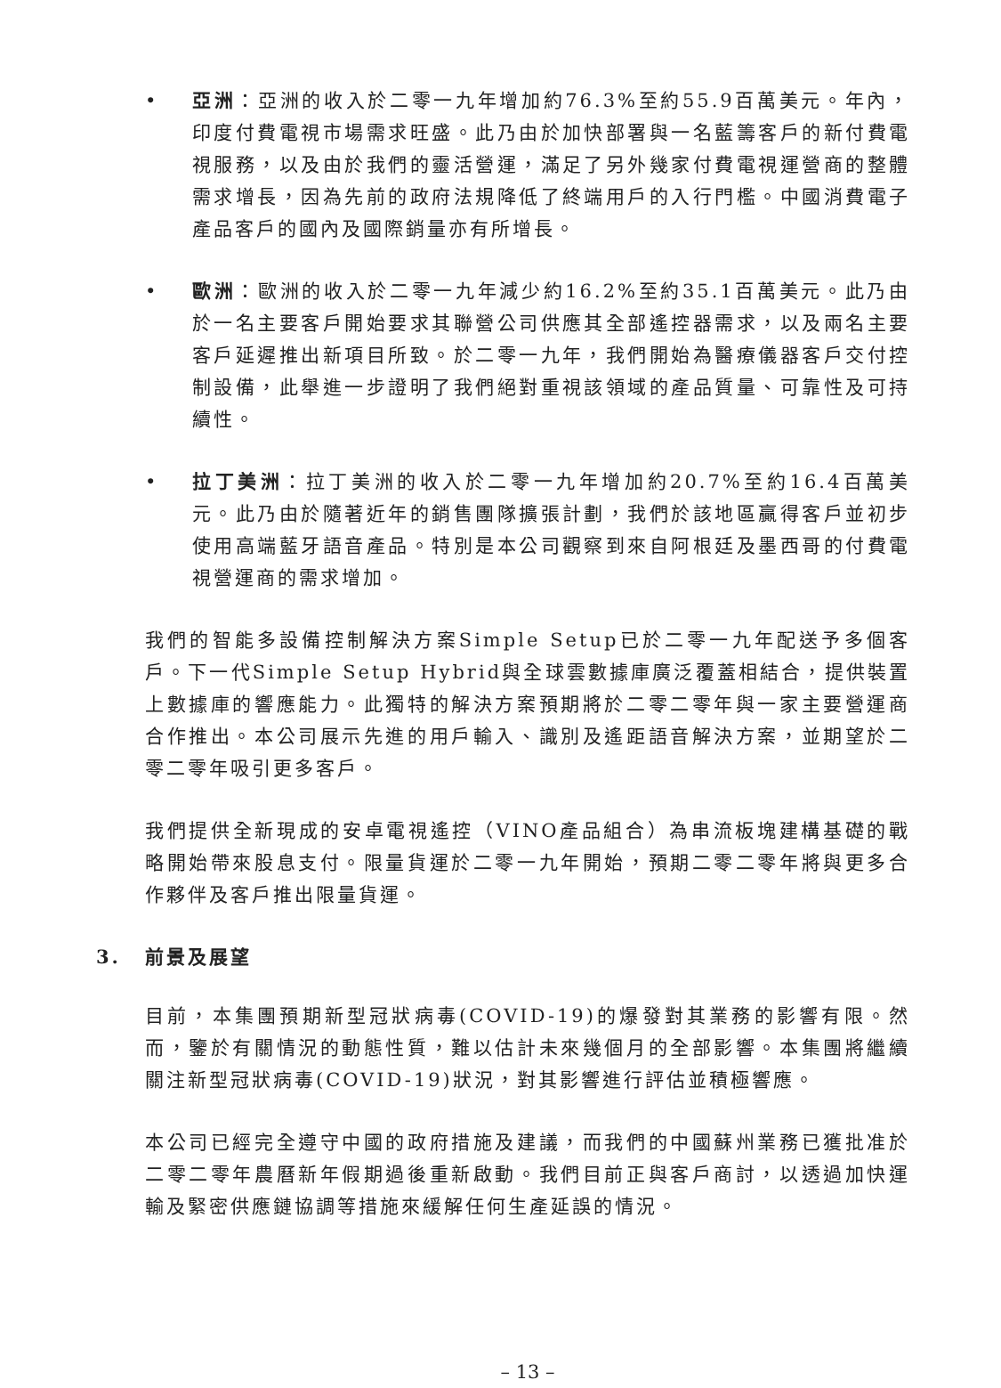• 亞洲：亞洲的收入於二零一九年增加約76.3%至約55.9百萬美元。年內，印度付費電視市場需求旺盛。此乃由於加快部署與一名藍籌客戶的新付費電視服務，以及由於我們的靈活營運，滿足了另外幾家付費電視運營商的整體需求增長，因為先前的政府法規降低了終端用戶的入行門檻。中國消費電子產品客戶的國內及國際銷量亦有所增長。
• 歐洲：歐洲的收入於二零一九年減少約16.2%至約35.1百萬美元。此乃由於一名主要客戶開始要求其聯營公司供應其全部遙控器需求，以及兩名主要客戶延遲推出新項目所致。於二零一九年，我們開始為醫療儀器客戶交付控制設備，此舉進一步證明了我們絕對重視該領域的產品質量、可靠性及可持續性。
• 拉丁美洲：拉丁美洲的收入於二零一九年增加約20.7%至約16.4百萬美元。此乃由於隨著近年的銷售團隊擴張計劃，我們於該地區贏得客戶並初步使用高端藍牙語音產品。特別是本公司觀察到來自阿根廷及墨西哥的付費電視營運商的需求增加。
我們的智能多設備控制解決方案Simple Setup已於二零一九年配送予多個客戶。下一代Simple Setup Hybrid與全球雲數據庫廣泛覆蓋相結合，提供裝置上數據庫的響應能力。此獨特的解決方案預期將於二零二零年與一家主要營運商合作推出。本公司展示先進的用戶輸入、識別及遙距語音解決方案，並期望於二零二零年吸引更多客戶。
我們提供全新現成的安卓電視遙控（VINO產品組合）為串流板塊建構基礎的戰略開始帶來股息支付。限量貨運於二零一九年開始，預期二零二零年將與更多合作夥伴及客戶推出限量貨運。
3. 前景及展望
目前，本集團預期新型冠狀病毒(COVID-19)的爆發對其業務的影響有限。然而，鑒於有關情況的動態性質，難以估計未來幾個月的全部影響。本集團將繼續關注新型冠狀病毒(COVID-19)狀況，對其影響進行評估並積極響應。
本公司已經完全遵守中國的政府措施及建議，而我們的中國蘇州業務已獲批准於二零二零年農曆新年假期過後重新啟動。我們目前正與客戶商討，以透過加快運輸及緊密供應鏈協調等措施來緩解任何生產延誤的情況。
– 13 –